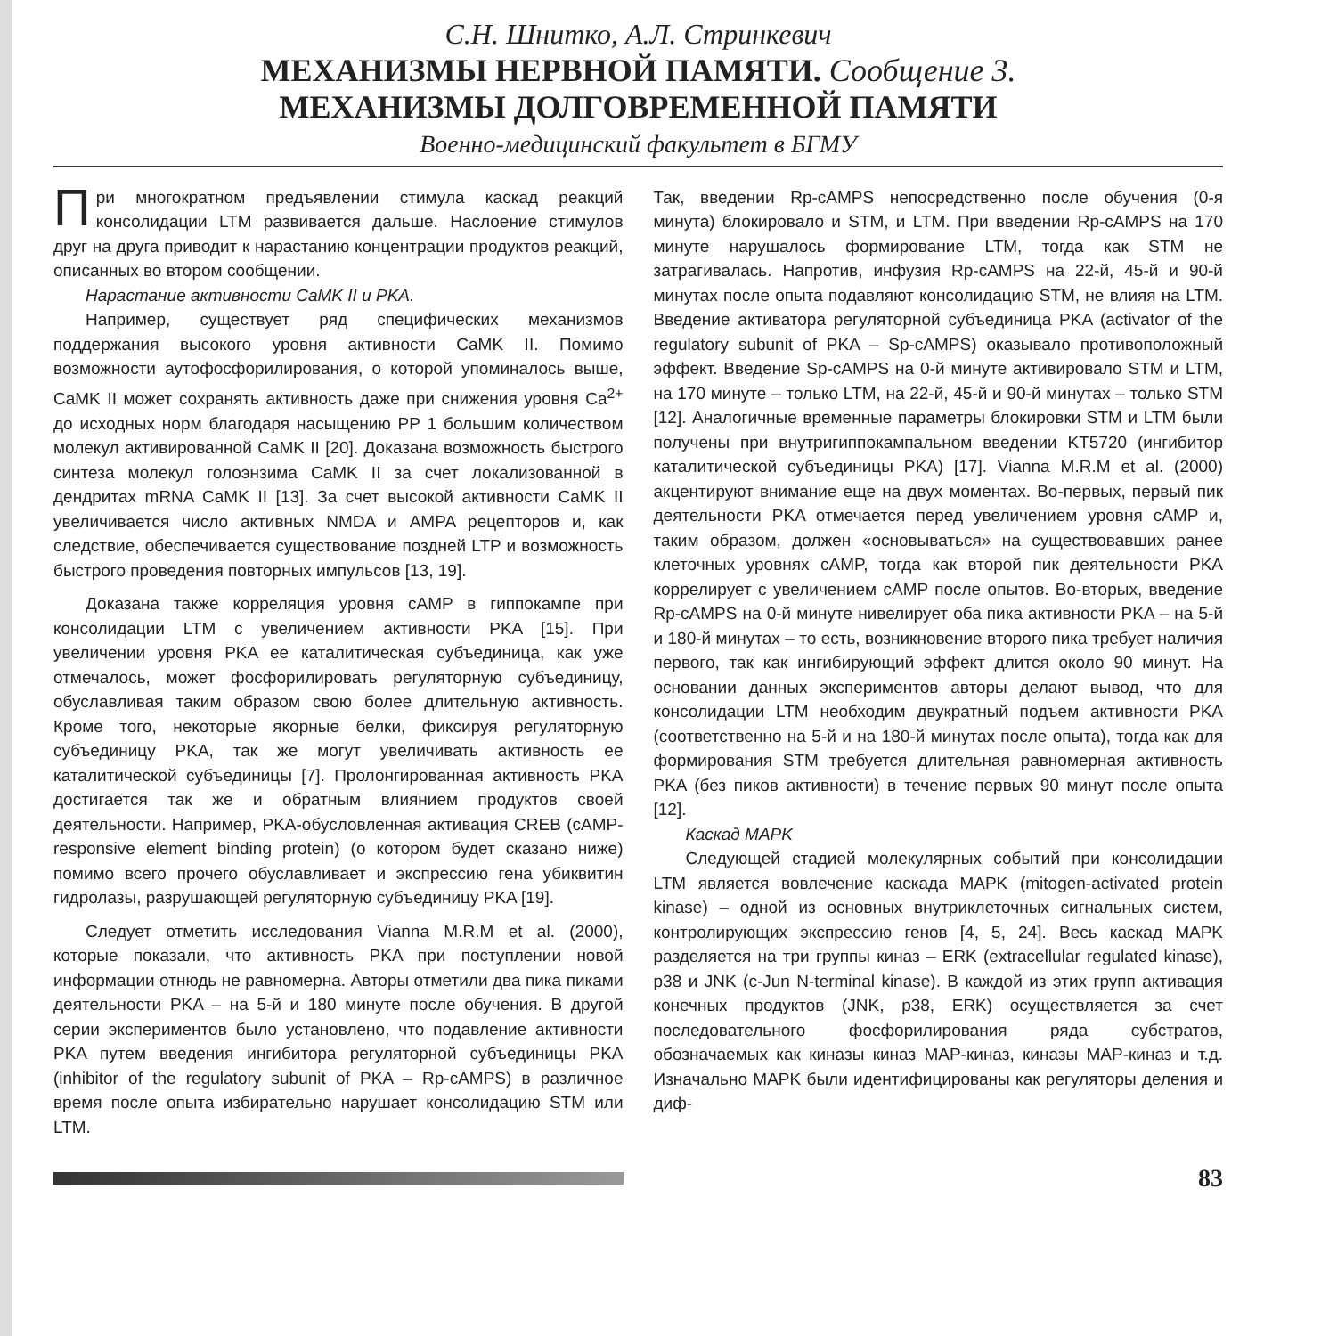С.Н. Шнитко, А.Л. Стринкевич
МЕХАНИЗМЫ НЕРВНОЙ ПАМЯТИ. Сообщение 3.
МЕХАНИЗМЫ ДОЛГОВРЕМЕННОЙ ПАМЯТИ
Военно-медицинский факультет в БГМУ
При многократном предъявлении стимула каскад реакций консолидации LTM развивается дальше. Наслоение стимулов друг на друга приводит к нарастанию концентрации продуктов реакций, описанных во втором сообщении.
Нарастание активности CaMK II и PKA.
Например, существует ряд специфических механизмов поддержания высокого уровня активности CaMK II. Помимо возможности аутофосфорилирования, о которой упоминалось выше, CaMK II может сохранять активность даже при снижения уровня Ca<sup>2+</sup> до исходных норм благодаря насыщению PP 1 большим количеством молекул активированной CaMK II [20]. Доказана возможность быстрого синтеза молекул голоэнзима CaMK II за счет локализованной в дендритах mRNA CaMK II [13]. За счет высокой активности CaMK II увеличивается число активных NMDA и AMPA рецепторов и, как следствие, обеспечивается существование поздней LTP и возможность быстрого проведения повторных импульсов [13, 19].
Доказана также корреляция уровня cAMP в гиппокампе при консолидации LTM с увеличением активности PKA [15]. При увеличении уровня PKA ее каталитическая субъединица, как уже отмечалось, может фосфорилировать регуляторную субъединицу, обуславливая таким образом свою более длительную активность. Кроме того, некоторые якорные белки, фиксируя регуляторную субъединицу PKA, так же могут увеличивать активность ее каталитической субъединицы [7]. Пролонгированная активность PKA достигается так же и обратным влиянием продуктов своей деятельности. Например, PKA-обусловленная активация CREB (cAMP-responsive element binding protein) (о котором будет сказано ниже) помимо всего прочего обуславливает и экспрессию гена убиквитин гидролазы, разрушающей регуляторную субъединицу PKA [19].
Следует отметить исследования Vianna M.R.M et al. (2000), которые показали, что активность PKA при поступлении новой информации отнюдь не равномерна. Авторы отметили два пика пиками деятельности PKA – на 5-й и 180 минуте после обучения. В другой серии экспериментов было установлено, что подавление активности PKA путем введения ингибитора регуляторной субъединицы PKA (inhibitor of the regulatory subunit of PKA – Rp-cAMPS) в различное время после опыта избирательно нарушает консолидацию STM или LTM.
Так, введении Rp-cAMPS непосредственно после обучения (0-я минута) блокировало и STM, и LTM. При введении Rp-cAMPS на 170 минуте нарушалось формирование LTM, тогда как STM не затрагивалась. Напротив, инфузия Rp-cAMPS на 22-й, 45-й и 90-й минутах после опыта подавляют консолидацию STM, не влияя на LTM. Введение активатора регуляторной субъединица PKA (activator of the regulatory subunit of PKA – Sp-cAMPS) оказывало противоположный эффект. Введение Sp-cAMPS на 0-й минуте активировало STM и LTM, на 170 минуте – только LTM, на 22-й, 45-й и 90-й минутах – только STM [12]. Аналогичные временные параметры блокировки STM и LTM были получены при внутригиппокампальном введении KT5720 (ингибитор каталитической субъединицы PKA) [17]. Vianna M.R.M et al. (2000) акцентируют внимание еще на двух моментах. Во-первых, первый пик деятельности PKA отмечается перед увеличением уровня cAMP и, таким образом, должен «основываться» на существовавших ранее клеточных уровнях cAMP, тогда как второй пик деятельности PKA коррелирует с увеличением cAMP после опытов. Во-вторых, введение Rp-cAMPS на 0-й минуте нивелирует оба пика активности PKA – на 5-й и 180-й минутах – то есть, возникновение второго пика требует наличия первого, так как ингибирующий эффект длится около 90 минут. На основании данных экспериментов авторы делают вывод, что для консолидации LTM необходим двукратный подъем активности PKA (соответственно на 5-й и на 180-й минутах после опыта), тогда как для формирования STM требуется длительная равномерная активность PKA (без пиков активности) в течение первых 90 минут после опыта [12].
Каскад MAPK
Следующей стадией молекулярных событий при консолидации LTM является вовлечение каскада MAPK (mitogen-activated protein kinase) – одной из основных внутриклеточных сигнальных систем, контролирующих экспрессию генов [4, 5, 24]. Весь каскад MAPK разделяется на три группы киназ – ERK (extracellular regulated kinase), p38 и JNK (c-Jun N-terminal kinase). В каждой из этих групп активация конечных продуктов (JNK, p38, ERK) осуществляется за счет последовательного фосфорилирования ряда субстратов, обозначаемых как киназы киназ MAP-киназ, киназы MAP-киназ и т.д. Изначально MAPK были идентифицированы как регуляторы деления и диф-
83